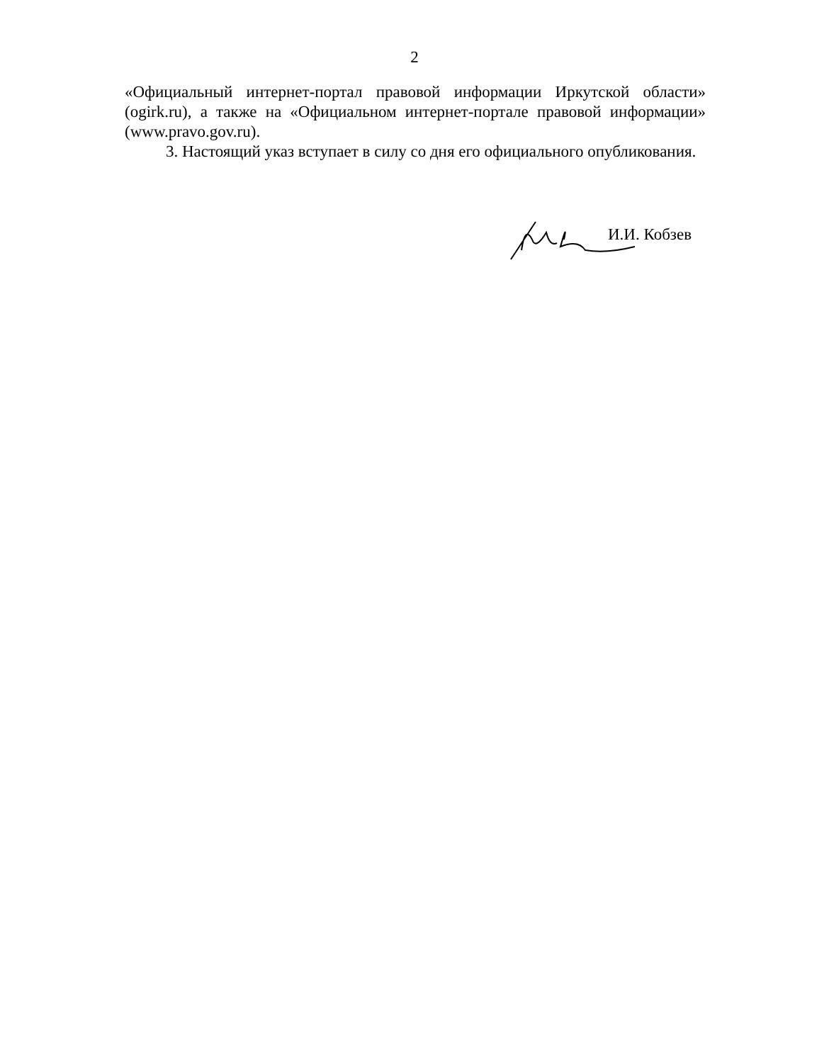2
«Официальный интернет-портал правовой информации Иркутской области» (ogirk.ru), а также на «Официальном интернет-портале правовой информации» (www.pravo.gov.ru).
3. Настоящий указ вступает в силу со дня его официального опубликования.
И.И. Кобзев